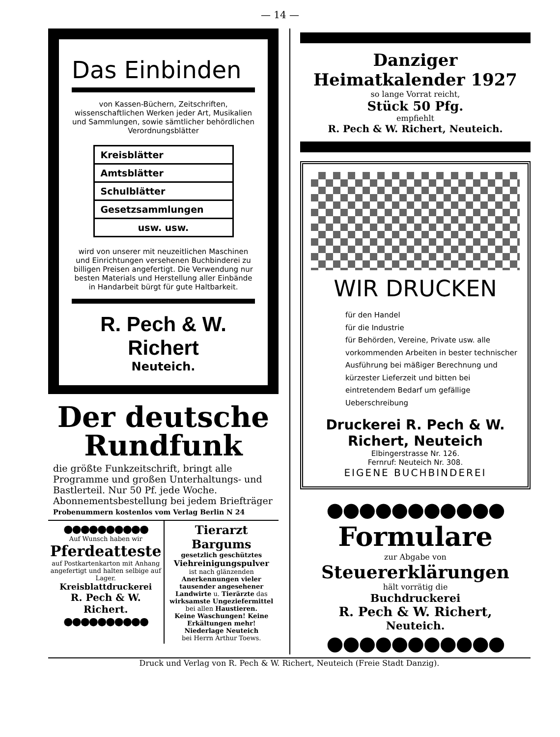— 14 —
Das Einbinden
von Kassen-Büchern, Zeitschriften, wissenschaftlichen Werken jeder Art, Musikalien und Sammlungen, sowie sämtlicher behördlichen Verordnungsblätter
Kreisblätter
Amtsblätter
Schulblätter
Gesetzsammlungen
usw. usw.
wird von unserer mit neuzeitlichen Maschinen und Einrichtungen versehenen Buchbinderei zu billigen Preisen angefertigt. Die Verwendung nur besten Materials und Herstellung aller Einbände in Handarbeit bürgt für gute Haltbarkeit.
R. Pech & W. Richert
Neuteich.
Der deutsche
Rundfunk
die größte Funkzeitschrift, bringt alle Programme und großen Unterhaltungs- und Bastlerteil. Nur 50 Pf. jede Woche. Abonnementsbestellung bei jedem Briefträger
Probenummern kostenlos vom Verlag Berlin N 24
●●●●●●●●●●
Auf Wunsch haben wir
Pferdeatteste
auf Postkartenkarton mit Anhang angefertigt und halten selbige auf Lager.
Kreisblattdruckerei
R. Pech & W. Richert.
●●●●●●●●●●
Tierarzt Bargums
gesetzlich geschütztes
Viehreinigungspulver
ist nach glänzenden Anerkennungen vieler tausender angesehener Landwirte u. Tierärzte das wirksamste Ungeziefermittel bei allen Haustieren.
Keine Waschungen! Keine Erkältungen mehr!
Niederlage Neuteich
bei Herrn Arthur Toews.
Danziger Heimatkalender 1927
so lange Vorrat reicht,
Stück 50 Pfg.
empfiehlt
R. Pech & W. Richert, Neuteich.
WIR DRUCKEN
für den Handel
für die Industrie
für Behörden, Vereine, Private usw. alle vorkommenden Arbeiten in bester technischer Ausführung bei mäßiger Berechnung und kürzester Lieferzeit und bitten bei eintretendem Bedarf um gefällige Ueberschreibung
Druckerei R. Pech & W. Richert, Neuteich
Elbingerstrasse Nr. 126.
Fernruf: Neuteich Nr. 308.
EIGENE BUCHBINDEREI
●●●●●●●●●●●
Formulare
zur Abgabe von
Steuererklärungen
hält vorrätig die
Buchdruckerei
R. Pech & W. Richert,
Neuteich.
●●●●●●●●●●●
Druck und Verlag von R. Pech & W. Richert, Neuteich (Freie Stadt Danzig).